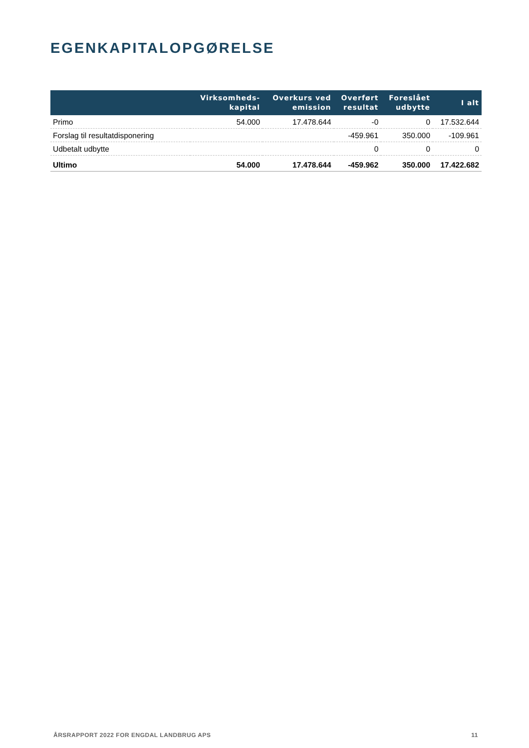EGENKAPITALOPGØRELSE
| | Virksomheds- kapital | Overkurs ved emission | Overført resultat | Foreslået udbytte | I alt |
| --- | --- | --- | --- | --- | --- |
| Primo | 54.000 | 17.478.644 | -0 | 0 | 17.532.644 |
| Forslag til resultatdisponering | | | -459.961 | 350.000 | -109.961 |
| Udbetalt udbytte | | | 0 | 0 | 0 |
| Ultimo | 54.000 | 17.478.644 | -459.962 | 350.000 | 17.422.682 |
ÅRSRAPPORT 2022 FOR ENGDAL LANDBRUG APS 11